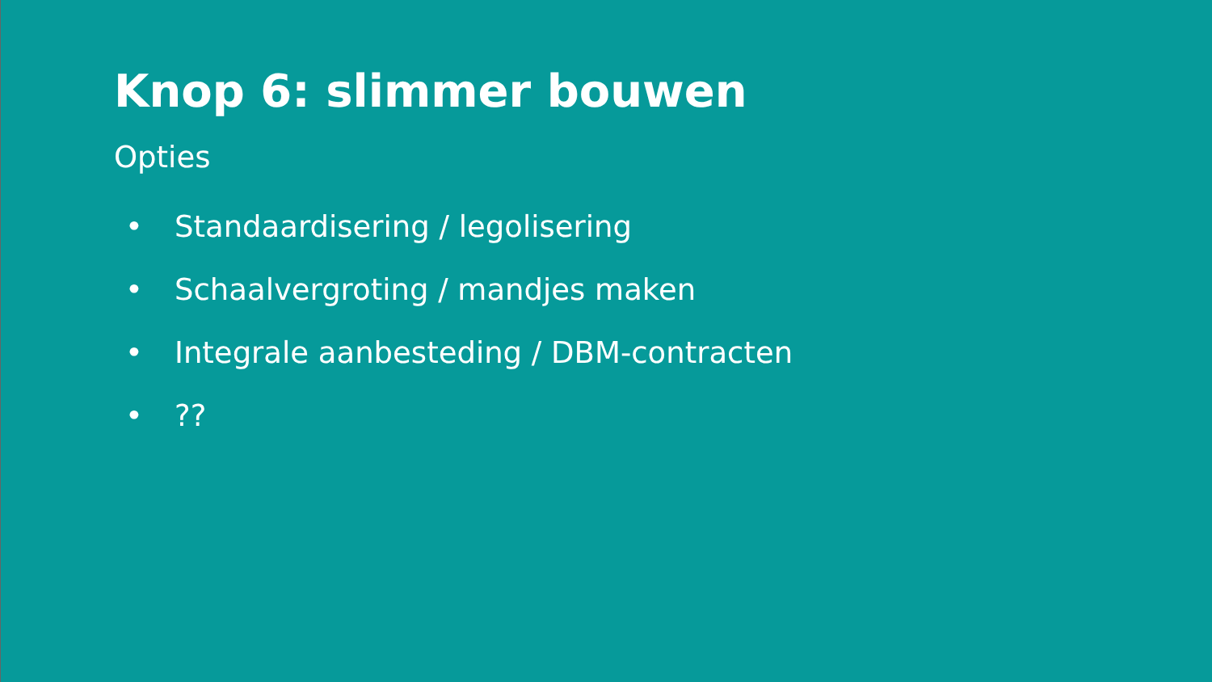Knop 6: slimmer bouwen
Opties
• Standaardisering / legolisering
• Schaalvergroting / mandjes maken
• Integrale aanbesteding / DBM-contracten
•??